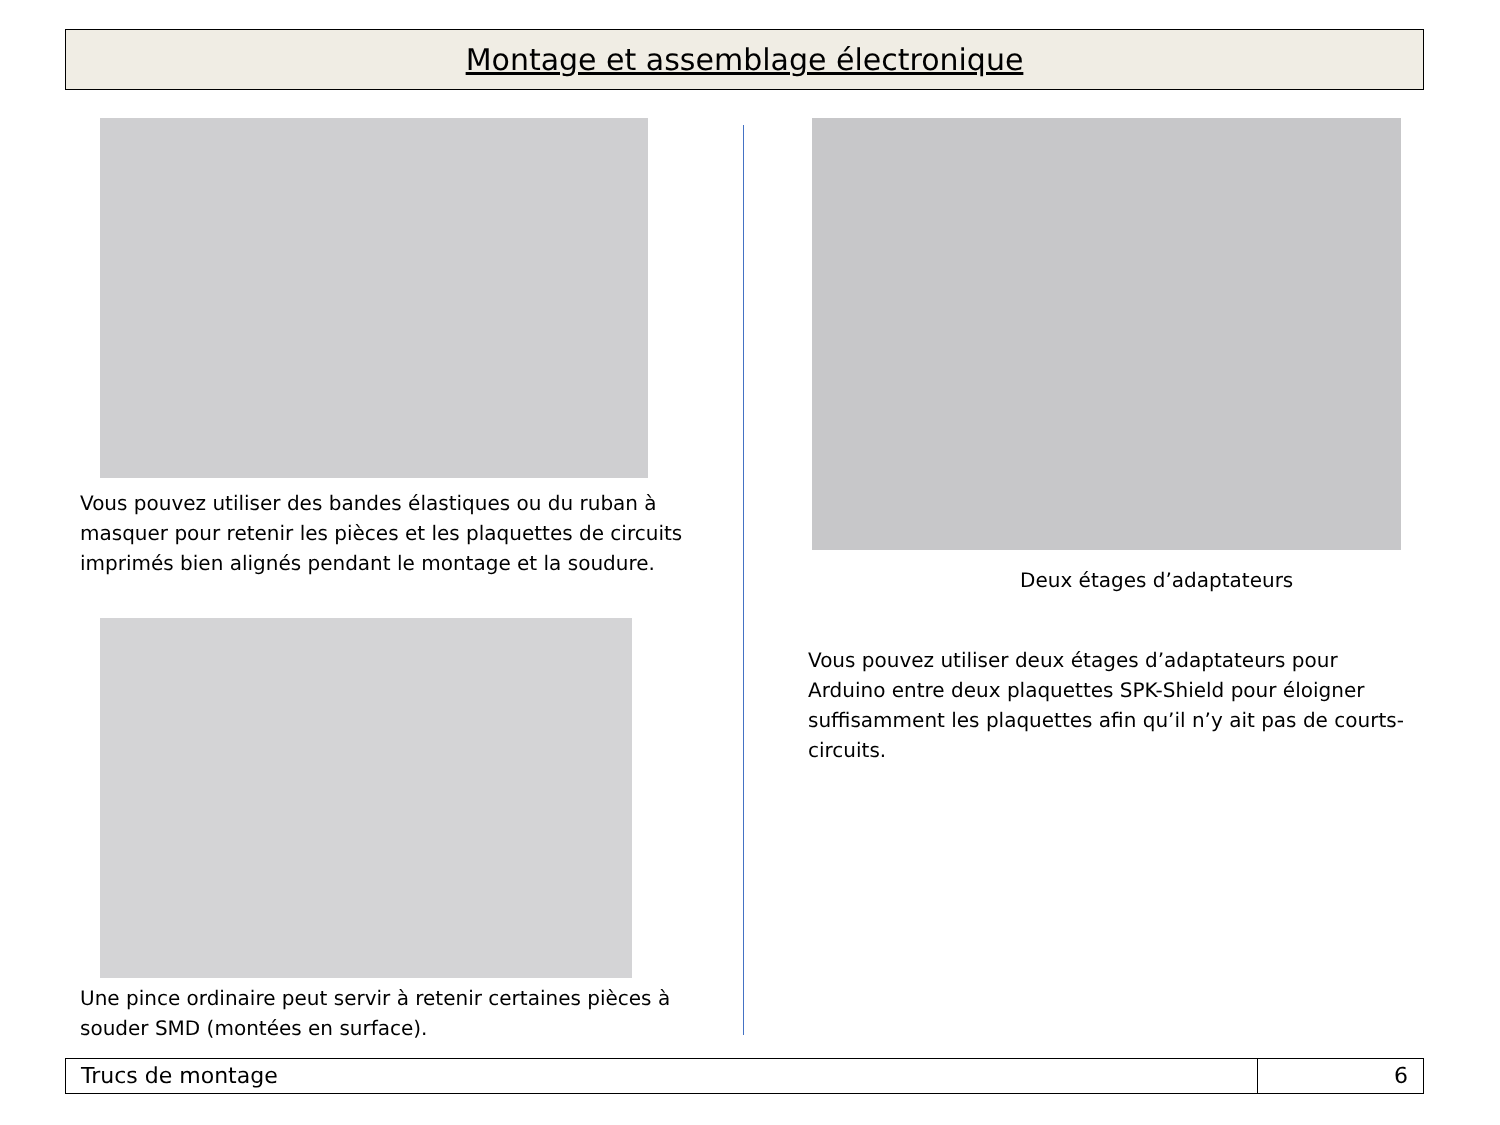Montage et assemblage électronique
Vous pouvez utiliser des bandes élastiques ou du ruban à masquer pour retenir les pièces et les plaquettes de circuits imprimés bien alignés pendant le montage et la soudure.
Une pince ordinaire peut servir à retenir certaines pièces à souder SMD (montées en surface).
Deux étages d’adaptateurs
Vous pouvez utiliser deux étages d’adaptateurs pour Arduino entre deux plaquettes SPK-Shield pour éloigner suffisamment les plaquettes afin qu’il n’y ait pas de courts-circuits.
Trucs de montage 6